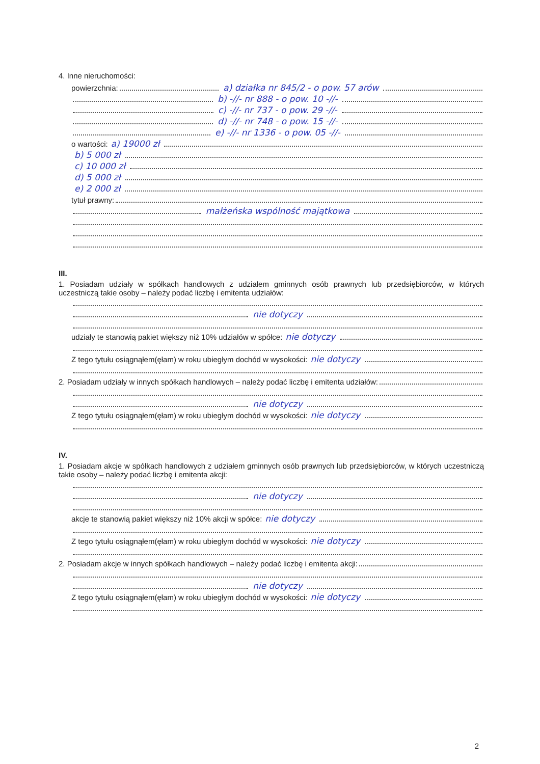4. Inne nieruchomości:
powierzchnia: a) działka nr 845/2 - o pow. 57 arów
b) -//- nr 888 - o pow. 10 -//-
c) -//- nr 737 - o pow. 29 -//-
d) -//- nr 748 - o pow. 15 -//-
e) -//- nr 1336 - o pow. 05 -//-
o wartości: a) 19000 zł
b) 5 000 zł
c) 10 000 zł
d) 5 000 zł
e) 2 000 zł
tytuł prawny:
małżeńska wspólność majątkowa
III.
1. Posiadam udziały w spółkach handlowych z udziałem gminnych osób prawnych lub przedsiębiorców, w których uczestniczą takie osoby – należy podać liczbę i emitenta udziałów:
nie dotyczy
udziały te stanowią pakiet większy niż 10% udziałów w spółce: nie dotyczy
Z tego tytułu osiągnąłem(ęłam) w roku ubiegłym dochód w wysokości: nie dotyczy
2. Posiadam udziały w innych spółkach handlowych – należy podać liczbę i emitenta udziałów:
nie dotyczy
Z tego tytułu osiągnąłem(ęłam) w roku ubiegłym dochód w wysokości: nie dotyczy
IV.
1. Posiadam akcje w spółkach handlowych z udziałem gminnych osób prawnych lub przedsiębiorców, w których uczestniczą takie osoby – należy podać liczbę i emitenta akcji:
nie dotyczy
akcje te stanowią pakiet większy niż 10% akcji w spółce: nie dotyczy
Z tego tytułu osiągnąłem(ęłam) w roku ubiegłym dochód w wysokości: nie dotyczy
2. Posiadam akcje w innych spółkach handlowych – należy podać liczbę i emitenta akcji:
nie dotyczy
Z tego tytułu osiągnąłem(ęłam) w roku ubiegłym dochód w wysokości: nie dotyczy
2